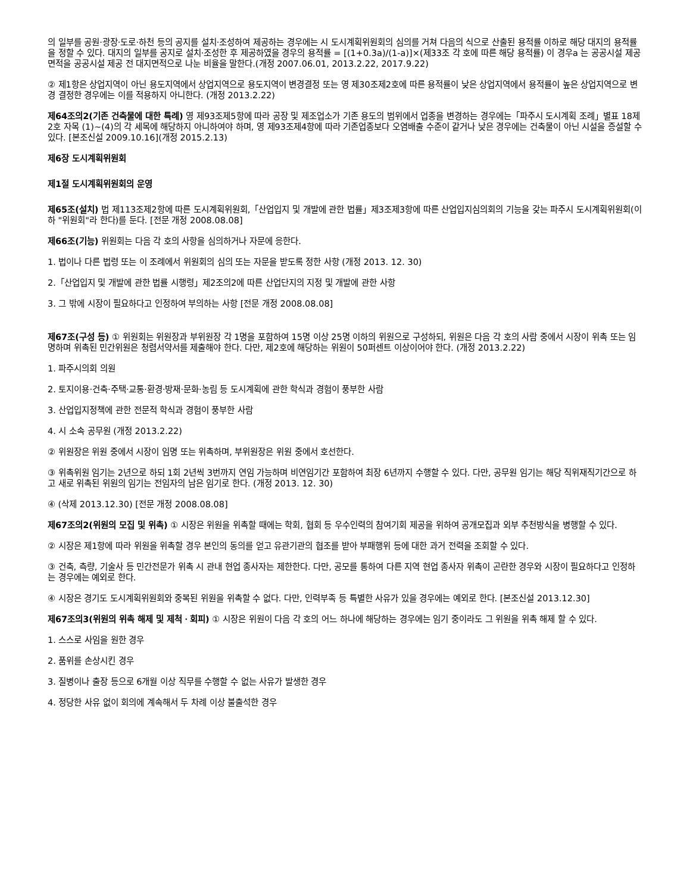의 일부를 공원·광장·도로·하천 등의 공지를 설치·조성하여 제공하는 경우에는 시 도시계획위원회의 심의를 거쳐 다음의 식으로 산출된 용적률 이하로 해당 대지의 용적률을 정할 수 있다. 대지의 일부를 공지로 설치·조성한 후 제공하였을 경우의 용적률 = [(1+0.3a)/(1-a)]×(제33조 각 호에 따른 해당 용적률) 이 경우a 는 공공시설 제공면적을 공공시설 제공 전 대지면적으로 나눈 비율을 말한다.(개정 2007.06.01, 2013.2.22, 2017.9.22)
② 제1항은 상업지역이 아닌 용도지역에서 상업지역으로 용도지역이 변경결정 또는 영 제30조제2호에 따른 용적률이 낮은 상업지역에서 용적률이 높은 상업지역으로 변경 결정한 경우에는 이를 적용하지 아니한다. (개정 2013.2.22)
제64조의2(기존 건축물에 대한 특례) 영 제93조제5항에 따라 공장 및 제조업소가 기존 용도의 범위에서 업종을 변경하는 경우에는「파주시 도시계획 조례」별표 18제2호 자목 (1)~(4)의 각 세목에 해당하지 아니하여야 하며, 영 제93조제4항에 따라 기존업종보다 오염배출 수준이 같거나 낮은 경우에는 건축물이 아닌 시설을 증설할 수 있다. [본조신설 2009.10.16](개정 2015.2.13)
제6장 도시계획위원회
제1절 도시계획위원회의 운영
제65조(설치) 법 제113조제2항에 따른 도시계획위원회,「산업입지 및 개발에 관한 법률」제3조제3항에 따른 산업입지심의회의 기능을 갖는 파주시 도시계획위원회(이하 "위원회"라 한다)를 둔다. [전문 개정 2008.08.08]
제66조(기능) 위원회는 다음 각 호의 사항을 심의하거나 자문에 응한다.
1. 법이나 다른 법령 또는 이 조례에서 위원회의 심의 또는 자문을 받도록 정한 사항 (개정 2013. 12. 30)
2.「산업입지 및 개발에 관한 법률 시행령」제2조의2에 따른 산업단지의 지정 및 개발에 관한 사항
3. 그 밖에 시장이 필요하다고 인정하여 부의하는 사항 [전문 개정 2008.08.08]
제67조(구성 등) ① 위원회는 위원장과 부위원장 각 1명을 포함하여 15명 이상 25명 이하의 위원으로 구성하되, 위원은 다음 각 호의 사람 중에서 시장이 위촉 또는 임명하며 위촉된 민간위원은 청렴서약서를 제출해야 한다. 다만, 제2호에 해당하는 위원이 50퍼센트 이상이어야 한다. (개정 2013.2.22)
1. 파주시의회 의원
2. 토지이용·건축·주택·교통·환경·방재·문화·농림 등 도시계획에 관한 학식과 경험이 풍부한 사람
3. 산업입지정책에 관한 전문적 학식과 경험이 풍부한 사람
4. 시 소속 공무원 (개정 2013.2.22)
② 위원장은 위원 중에서 시장이 임명 또는 위촉하며, 부위원장은 위원 중에서 호선한다.
③ 위촉위원 임기는 2년으로 하되 1회 2년씩 3번까지 연임 가능하며 비연임기간 포함하여 최장 6년까지 수행할 수 있다. 다만, 공무원 임기는 해당 직위재직기간으로 하고 새로 위촉된 위원의 임기는 전임자의 남은 임기로 한다. (개정 2013. 12. 30)
④ (삭제 2013.12.30) [전문 개정 2008.08.08]
제67조의2(위원의 모집 및 위촉) ① 시장은 위원을 위촉할 때에는 학회, 협회 등 우수인력의 참여기회 제공을 위하여 공개모집과 외부 추천방식을 병행할 수 있다.
② 시장은 제1항에 따라 위원을 위촉할 경우 본인의 동의를 얻고 유관기관의 협조를 받아 부패행위 등에 대한 과거 전력을 조회할 수 있다.
③ 건축, 측량, 기술사 등 민간전문가 위촉 시 관내 현업 종사자는 제한한다. 다만, 공모를 통하여 다른 지역 현업 종사자 위촉이 곤란한 경우와 시장이 필요하다고 인정하는 경우에는 예외로 한다.
④ 시장은 경기도 도시계획위원회와 중복된 위원을 위촉할 수 없다. 다만, 인력부족 등 특별한 사유가 있을 경우에는 예외로 한다. [본조신설 2013.12.30]
제67조의3(위원의 위촉 해제 및 제척ㆍ회피) ① 시장은 위원이 다음 각 호의 어느 하나에 해당하는 경우에는 임기 중이라도 그 위원을 위촉 해제 할 수 있다.
1. 스스로 사임을 원한 경우
2. 품위를 손상시킨 경우
3. 질병이나 출장 등으로 6개월 이상 직무를 수행할 수 없는 사유가 발생한 경우
4. 정당한 사유 없이 회의에 계속해서 두 차례 이상 불출석한 경우